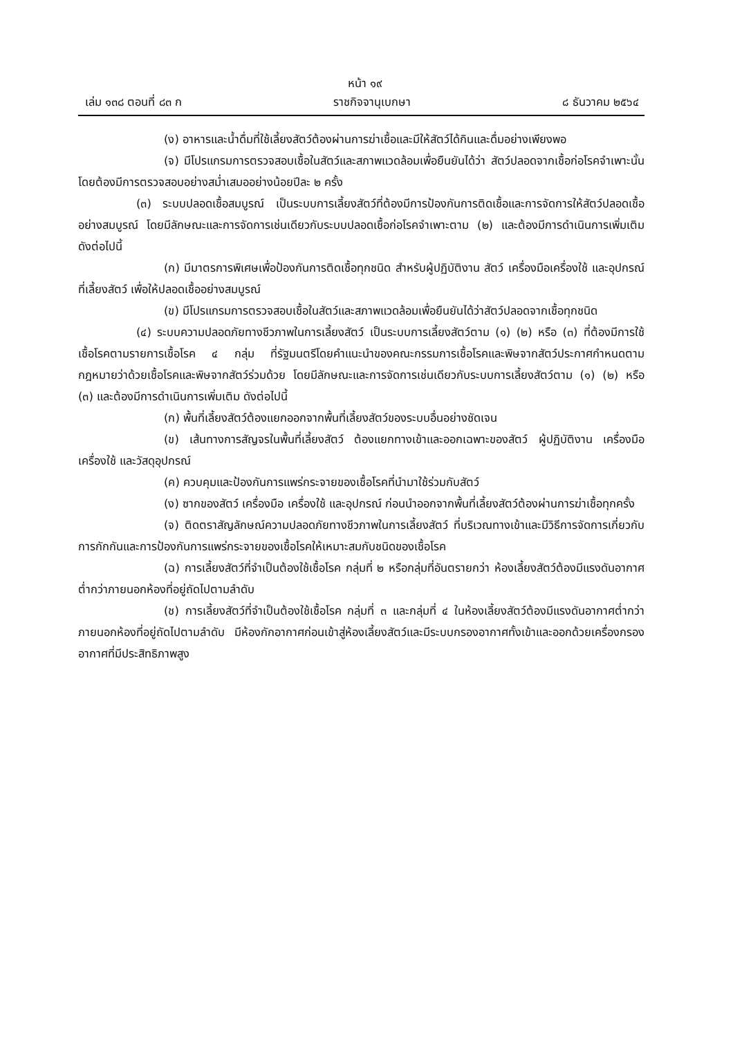หน้า ๑๙
เล่ม ๑๓๘ ตอนที่ ๘๓ ก ราชกิจจานุเบกษา ๘ ธันวาคม ๒๕๖๔
(ง) อาหารและน้ำดื่มที่ใช้เลี้ยงสัตว์ต้องผ่านการฆ่าเชื้อและมีให้สัตว์ได้กินและดื่มอย่างเพียงพอ
(จ) มีโปรแกรมการตรวจสอบเชื้อในสัตว์และสภาพแวดล้อมเพื่อยืนยันได้ว่า สัตว์ปลอดจากเชื้อก่อโรคจำเพาะนั้น โดยต้องมีการตรวจสอบอย่างสม่ำเสมออย่างน้อยปีละ ๒ ครั้ง
(๓) ระบบปลอดเชื้อสมบูรณ์ เป็นระบบการเลี้ยงสัตว์ที่ต้องมีการป้องกันการติดเชื้อและการจัดการให้สัตว์ปลอดเชื้ออย่างสมบูรณ์ โดยมีลักษณะและการจัดการเช่นเดียวกับระบบปลอดเชื้อก่อโรคจำเพาะตาม (๒) และต้องมีการดำเนินการเพิ่มเติม ดังต่อไปนี้
(ก) มีมาตรการพิเศษเพื่อป้องกันการติดเชื้อทุกชนิด สำหรับผู้ปฏิบัติงาน สัตว์ เครื่องมือเครื่องใช้ และอุปกรณ์ที่เลี้ยงสัตว์ เพื่อให้ปลอดเชื้ออย่างสมบูรณ์
(ข) มีโปรแกรมการตรวจสอบเชื้อในสัตว์และสภาพแวดล้อมเพื่อยืนยันได้ว่าสัตว์ปลอดจากเชื้อทุกชนิด
(๔) ระบบความปลอดภัยทางชีวภาพในการเลี้ยงสัตว์ เป็นระบบการเลี้ยงสัตว์ตาม (๑) (๒) หรือ (๓) ที่ต้องมีการใช้เชื้อโรคตามรายการเชื้อโรค ๔ กลุ่ม ที่รัฐมนตรีโดยคำแนะนำของคณะกรรมการเชื้อโรคและพิษจากสัตว์ประกาศกำหนดตามกฎหมายว่าด้วยเชื้อโรคและพิษจากสัตว์ร่วมด้วย โดยมีลักษณะและการจัดการเช่นเดียวกับระบบการเลี้ยงสัตว์ตาม (๑) (๒) หรือ (๓) และต้องมีการดำเนินการเพิ่มเติม ดังต่อไปนี้
(ก) พื้นที่เลี้ยงสัตว์ต้องแยกออกจากพื้นที่เลี้ยงสัตว์ของระบบอื่นอย่างชัดเจน
(ข) เส้นทางการสัญจรในพื้นที่เลี้ยงสัตว์ ต้องแยกทางเข้าและออกเฉพาะของสัตว์ ผู้ปฏิบัติงาน เครื่องมือ เครื่องใช้ และวัสดุอุปกรณ์
(ค) ควบคุมและป้องกันการแพร่กระจายของเชื้อโรคที่นำมาใช้ร่วมกับสัตว์
(ง) ซากของสัตว์ เครื่องมือ เครื่องใช้ และอุปกรณ์ ก่อนนำออกจากพื้นที่เลี้ยงสัตว์ต้องผ่านการฆ่าเชื้อทุกครั้ง
(จ) ติดตราสัญลักษณ์ความปลอดภัยทางชีวภาพในการเลี้ยงสัตว์ ที่บริเวณทางเข้าและมีวิธีการจัดการเกี่ยวกับการกักกันและการป้องกันการแพร่กระจายของเชื้อโรคให้เหมาะสมกับชนิดของเชื้อโรค
(ฉ) การเลี้ยงสัตว์ที่จำเป็นต้องใช้เชื้อโรค กลุ่มที่ ๒ หรือกลุ่มที่อันตรายกว่า ห้องเลี้ยงสัตว์ต้องมีแรงดันอากาศต่ำกว่าภายนอกห้องที่อยู่ถัดไปตามลำดับ
(ช) การเลี้ยงสัตว์ที่จำเป็นต้องใช้เชื้อโรค กลุ่มที่ ๓ และกลุ่มที่ ๔ ในห้องเลี้ยงสัตว์ต้องมีแรงดันอากาศต่ำกว่าภายนอกห้องที่อยู่ถัดไปตามลำดับ มีห้องกักอากาศก่อนเข้าสู่ห้องเลี้ยงสัตว์และมีระบบกรองอากาศทั้งเข้าและออกด้วยเครื่องกรองอากาศที่มีประสิทธิภาพสูง